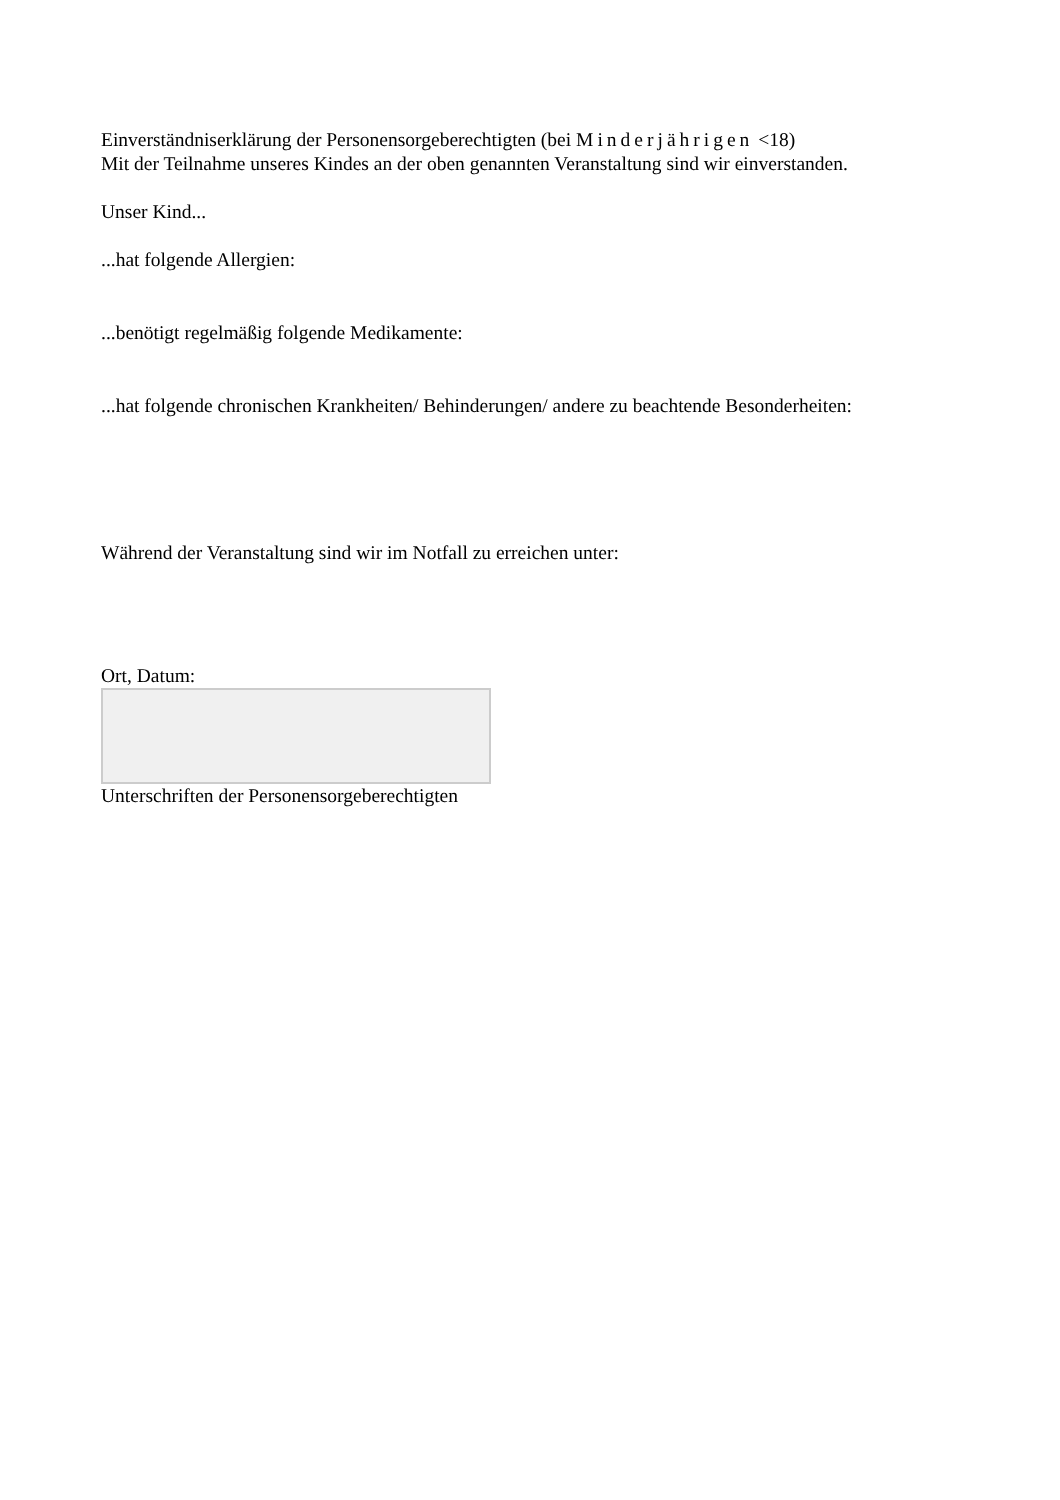Einverständniserklärung der Personensorgeberechtigten (bei Minderjährigen <18)
Mit der Teilnahme unseres Kindes an der oben genannten Veranstaltung sind wir einverstanden.
Unser Kind...
...hat folgende Allergien:
...benötigt regelmäßig folgende Medikamente:
...hat folgende chronischen Krankheiten/ Behinderungen/ andere zu beachtende Besonderheiten:
Während der Veranstaltung sind wir im Notfall zu erreichen unter:
Ort, Datum:
Unterschriften der Personensorgeberechtigten